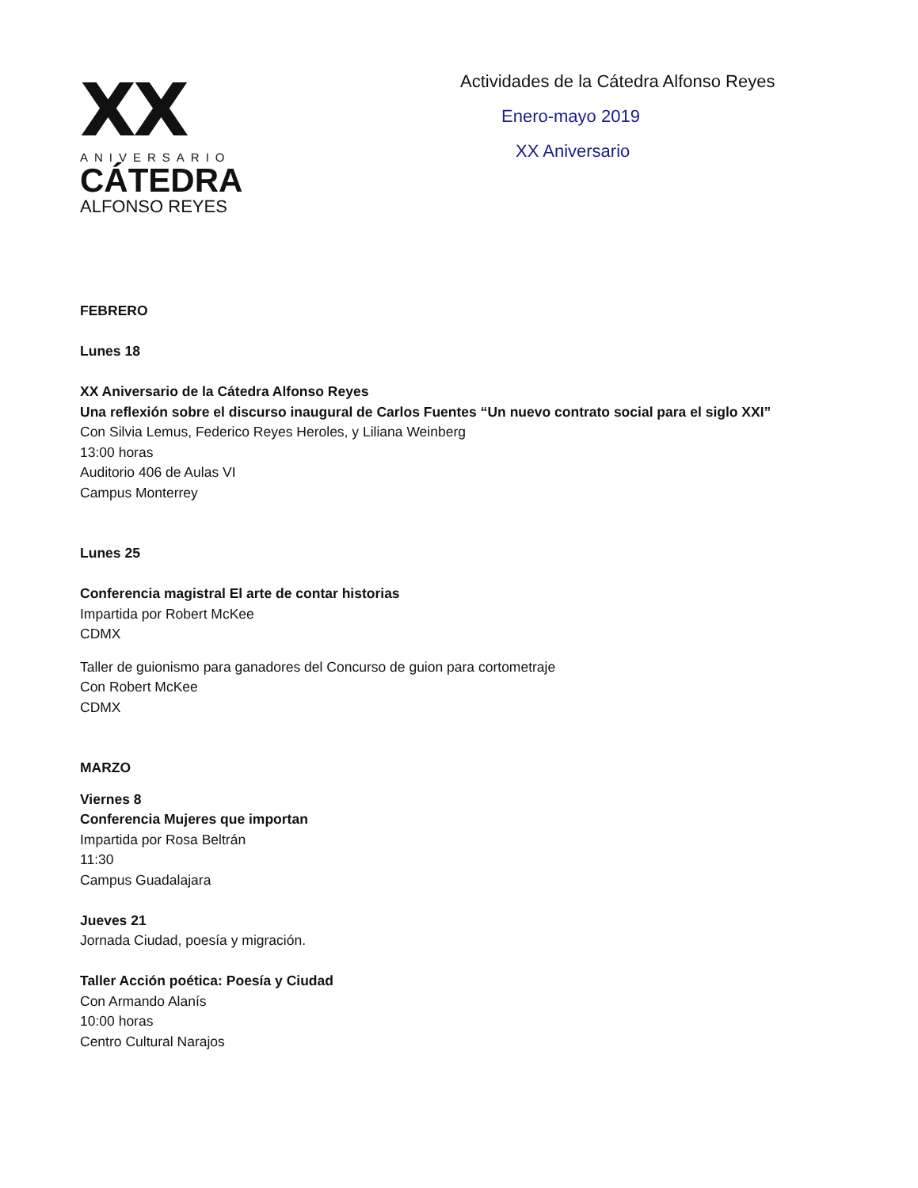XX
ANIVERSARIO
CÁTEDRA
ALFONSO REYES
Actividades de la Cátedra Alfonso Reyes
Enero-mayo 2019
XX Aniversario
FEBRERO
Lunes 18
XX Aniversario de la Cátedra Alfonso Reyes
Una reflexión sobre el discurso inaugural de Carlos Fuentes “Un nuevo contrato social para el siglo XXI”
Con Silvia Lemus, Federico Reyes Heroles, y Liliana Weinberg
13:00 horas
Auditorio 406 de Aulas VI
Campus Monterrey
Lunes 25
Conferencia magistral El arte de contar historias
Impartida por Robert McKee
CDMX
Taller de guionismo para ganadores del Concurso de guion para cortometraje
Con Robert McKee
CDMX
MARZO
Viernes 8
Conferencia Mujeres que importan
Impartida por Rosa Beltrán
11:30
Campus Guadalajara
Jueves 21
Jornada Ciudad, poesía y migración.
Taller Acción poética: Poesía y Ciudad
Con Armando Alanís
10:00 horas
Centro Cultural Narajos